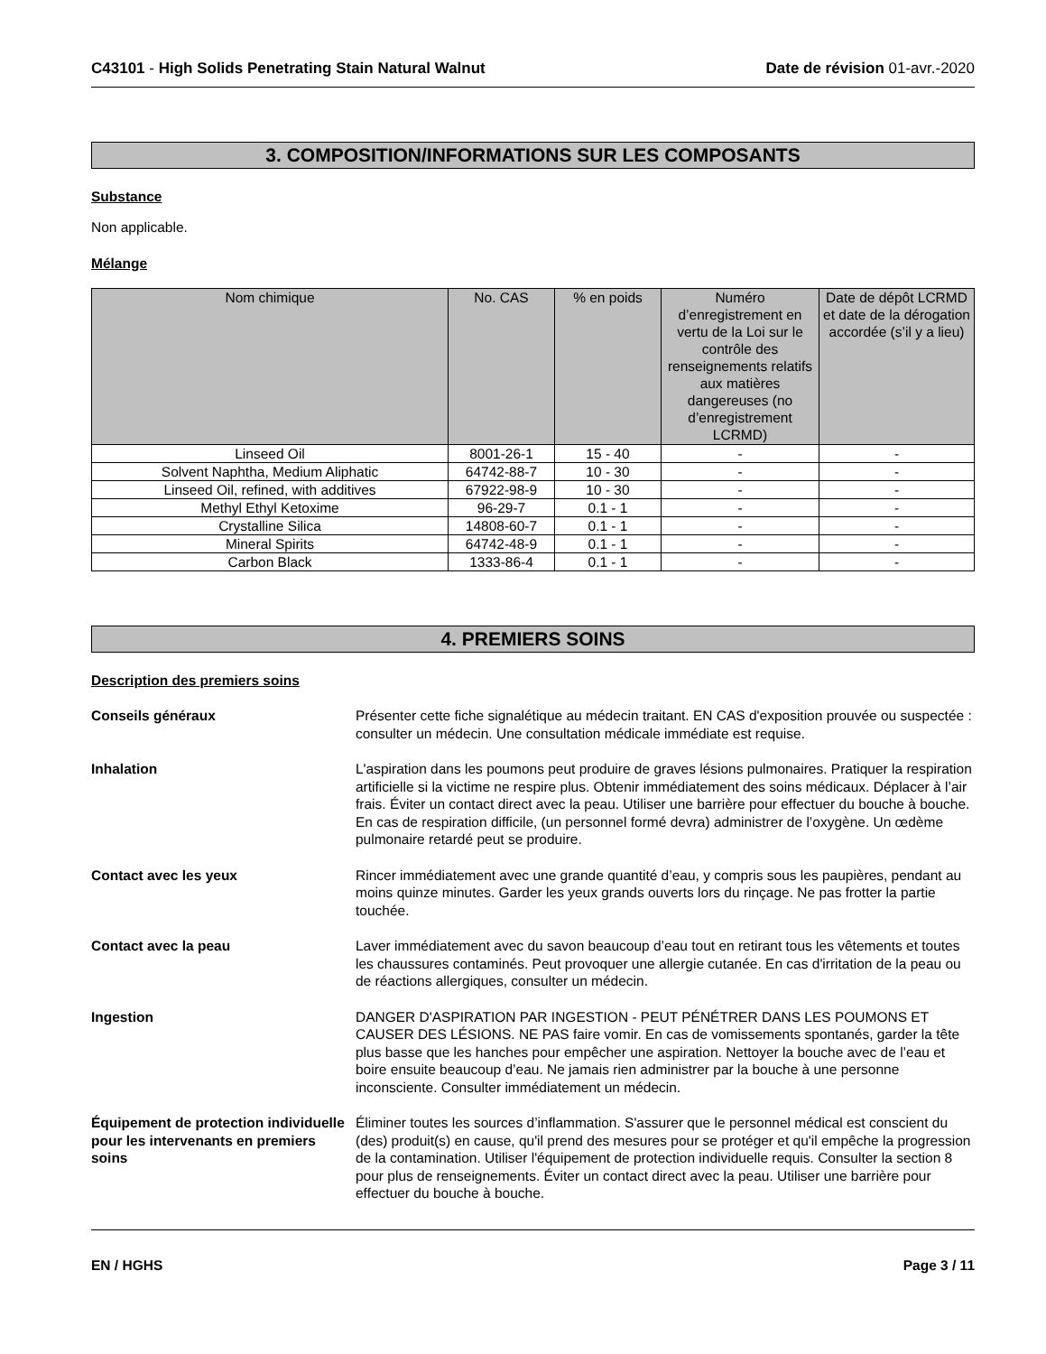C43101 - High Solids Penetrating Stain Natural Walnut Date de révision 01-avr.-2020
3. COMPOSITION/INFORMATIONS SUR LES COMPOSANTS
Substance
Non applicable.
Mélange
| Nom chimique | No. CAS | % en poids | Numéro d’enregistrement en vertu de la Loi sur le contrôle des renseignements relatifs aux matières dangereuses (no d’enregistrement LCRMD) | Date de dépôt LCRMD et date de la dérogation accordée (s’il y a lieu) |
| --- | --- | --- | --- | --- |
| Linseed Oil | 8001-26-1 | 15 - 40 | - | - |
| Solvent Naphtha, Medium Aliphatic | 64742-88-7 | 10 - 30 | - | - |
| Linseed Oil, refined, with additives | 67922-98-9 | 10 - 30 | - | - |
| Methyl Ethyl Ketoxime | 96-29-7 | 0.1 - 1 | - | - |
| Crystalline Silica | 14808-60-7 | 0.1 - 1 | - | - |
| Mineral Spirits | 64742-48-9 | 0.1 - 1 | - | - |
| Carbon Black | 1333-86-4 | 0.1 - 1 | - | - |
4. PREMIERS SOINS
Description des premiers soins
Conseils généraux Présenter cette fiche signalétique au médecin traitant. EN CAS d'exposition prouvée ou suspectée : consulter un médecin. Une consultation médicale immédiate est requise.
Inhalation L'aspiration dans les poumons peut produire de graves lésions pulmonaires. Pratiquer la respiration artificielle si la victime ne respire plus. Obtenir immédiatement des soins médicaux. Déplacer à l’air frais. Éviter un contact direct avec la peau. Utiliser une barrière pour effectuer du bouche à bouche. En cas de respiration difficile, (un personnel formé devra) administrer de l’oxygène. Un œdème pulmonaire retardé peut se produire.
Contact avec les yeux Rincer immédiatement avec une grande quantité d’eau, y compris sous les paupières, pendant au moins quinze minutes. Garder les yeux grands ouverts lors du rinçage. Ne pas frotter la partie touchée.
Contact avec la peau Laver immédiatement avec du savon beaucoup d’eau tout en retirant tous les vêtements et toutes les chaussures contaminés. Peut provoquer une allergie cutanée. En cas d'irritation de la peau ou de réactions allergiques, consulter un médecin.
Ingestion DANGER D'ASPIRATION PAR INGESTION - PEUT PÉNÉTRER DANS LES POUMONS ET CAUSER DES LÉSIONS. NE PAS faire vomir. En cas de vomissements spontanés, garder la tête plus basse que les hanches pour empêcher une aspiration. Nettoyer la bouche avec de l’eau et boire ensuite beaucoup d’eau. Ne jamais rien administrer par la bouche à une personne inconsciente. Consulter immédiatement un médecin.
Équipement de protection individuelle pour les intervenants en premiers soins
Éliminer toutes les sources d’inflammation. S'assurer que le personnel médical est conscient du (des) produit(s) en cause, qu'il prend des mesures pour se protéger et qu'il empêche la progression de la contamination. Utiliser l'équipement de protection individuelle requis. Consulter la section 8 pour plus de renseignements. Éviter un contact direct avec la peau. Utiliser une barrière pour effectuer du bouche à bouche.
EN / HGHS Page 3 / 11